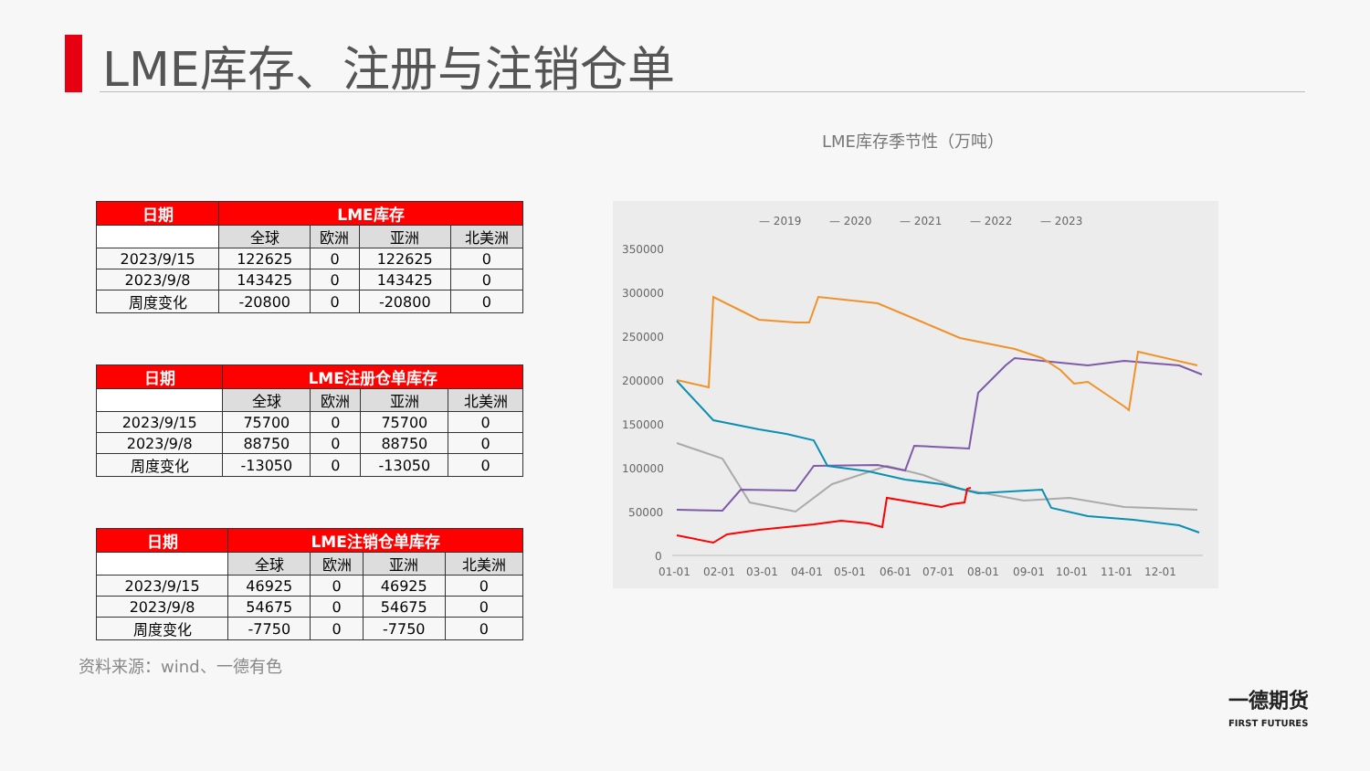LME库存、注册与注销仓单
| 日期 | LME库存 | | | |
| --- | --- | --- | --- | --- |
| | 全球 | 欧洲 | 亚洲 | 北美洲 |
| 2023/9/15 | 122625 | 0 | 122625 | 0 |
| 2023/9/8 | 143425 | 0 | 143425 | 0 |
| 周度变化 | -20800 | 0 | -20800 | 0 |
| 日期 | LME注册仓单库存 | | | |
| --- | --- | --- | --- | --- |
| | 全球 | 欧洲 | 亚洲 | 北美洲 |
| 2023/9/15 | 75700 | 0 | 75700 | 0 |
| 2023/9/8 | 88750 | 0 | 88750 | 0 |
| 周度变化 | -13050 | 0 | -13050 | 0 |
| 日期 | LME注销仓单库存 | | | |
| --- | --- | --- | --- | --- |
| | 全球 | 欧洲 | 亚洲 | 北美洲 |
| 2023/9/15 | 46925 | 0 | 46925 | 0 |
| 2023/9/8 | 54675 | 0 | 54675 | 0 |
| 周度变化 | -7750 | 0 | -7750 | 0 |
资料来源：wind、一德有色
LME库存季节性（万吨）
— 2019
— 2020
— 2021
— 2022
— 2023
350000
300000
250000
200000
150000
100000
50000
0
01-01
02-01
03-01
04-01
05-01
06-01
07-01
08-01
09-01
10-01
11-01
12-01
一德期货
FIRST FUTURES